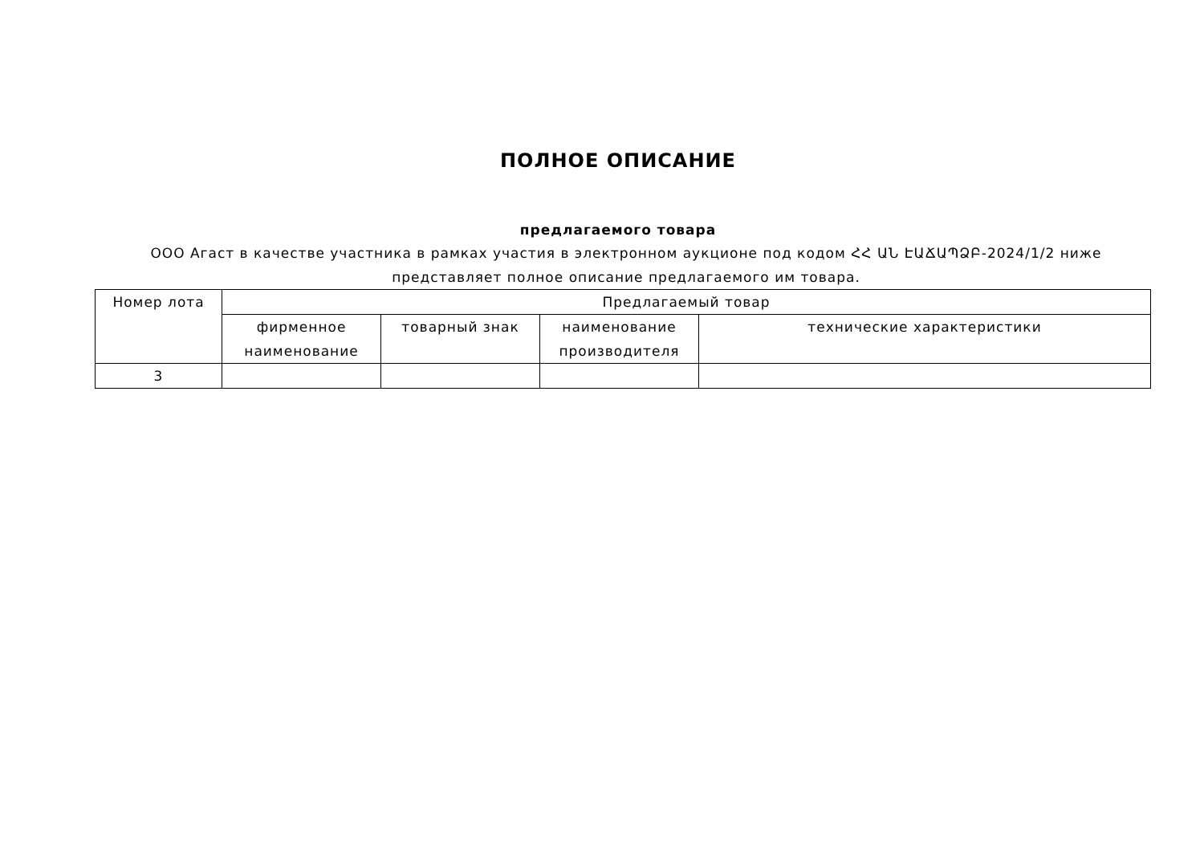ПОЛНОЕ ОПИСАНИЕ
предлагаемого товара
ООО Агаст в качестве участника в рамках участия в электронном аукционе под кодом ՀՀ ԱՆ ԷԱՃԱՊՁԲ-2024/1/2 ниже представляет полное описание предлагаемого им товара.
| Номер лота | Предлагаемый товар | | | |
| --- | --- | --- | --- | --- |
| | фирменное наименование | товарный знак | наименование производителя | технические характеристики |
| 3 | | | | |